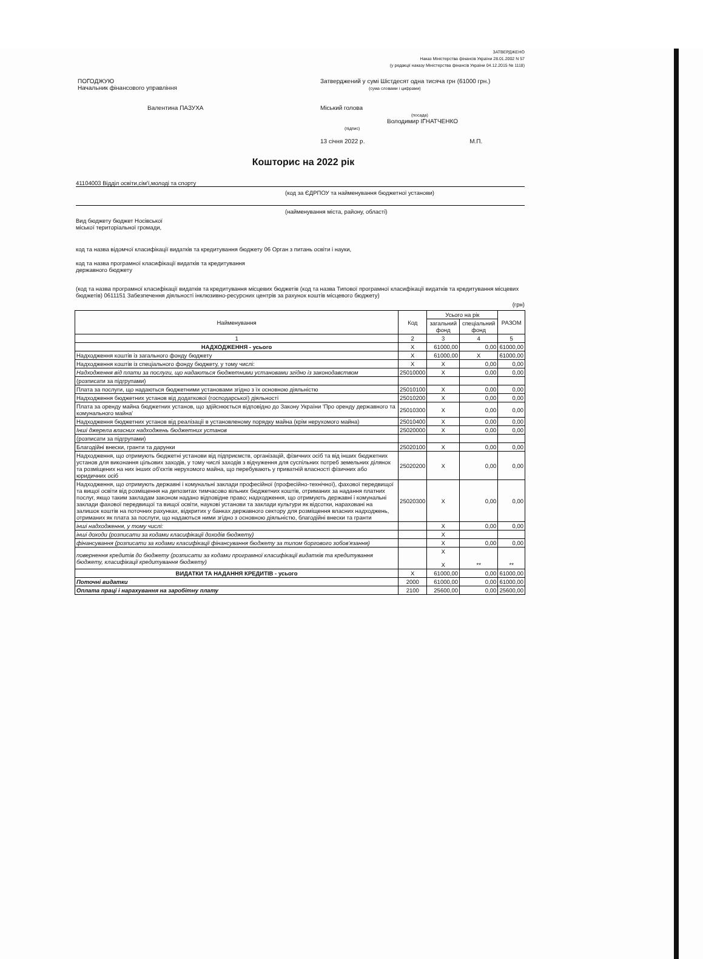ЗАТВЕРДЖЕНО
Наказ Міністерства фінансів України 28.01.2002 N 57
(у редакції наказу Міністерства фінансів України 04.12.2015 № 1118)
ПОГОДЖУЮ
Начальник фінансового управління
Валентина ПАЗУХА
Затверджений у сумі Шістдесят одна тисяча грн (61000 грн.)
(сума словами і цифрами)
Міський голова
(посада)
Володимир ІГНАТЧЕНКО
(підпис)
13 січня 2022 р. М.П.
Кошторис на 2022 рік
41104003 Відділ освіти,сім'ї,молоді та спорту
(код за ЄДРПОУ та найменування бюджетної установи)
(найменування міста, району, області)
Вид бюджету бюджет Носівської
міської територіальної громади,
код та назва відомчої класифікації видатків та кредитування бюджету 06 Орган з питань освіти і науки,
код та назва програмної класифікації видатків та кредитування
державного бюджету
(код та назва програмної класифікації видатків та кредитування місцевих бюджетів (код та назва Типової програмної класифікації видатків та кредитування місцевих бюджетів) 0611151 Забезпечення діяльності інклюзивно-ресурсних центрів за рахунок коштів місцевого бюджету)
(грн)
| Найменування | Код | Усього на рік | | РАЗОМ |
| --- | --- | --- | --- | --- |
| | | загальний фонд | спеціальний фонд | |
| 1 | 2 | 3 | 4 | 5 |
| НАДХОДЖЕННЯ - усього | Х | 61000,00 | 0,00 | 61000,00 |
| Надходження коштів із загального фонду бюджету | Х | 61000,00 | Х | 61000,00 |
| Надходження коштів із спеціального фонду бюджету, у тому числі: | Х | Х | 0,00 | 0,00 |
| Надходження від плати за послуги, що надаються бюджетними установами згідно із законодавством | 25010000 | Х | 0,00 | 0,00 |
| (розписати за підгрупами) | | | | |
| Плата за послуги, що надаються бюджетними установами згідно з їх основною діяльністю | 25010100 | Х | 0,00 | 0,00 |
| Надходження бюджетних установ від додаткової (господарської) діяльності | 25010200 | Х | 0,00 | 0,00 |
| Плата за оренду майна бюджетних установ, що здійснюється відповідно до Закону України 'Про оренду державного та комунального майна' | 25010300 | Х | 0,00 | 0,00 |
| Надходження бюджетних установ від реалізації в установленому порядку майна (крім нерухомого майна) | 25010400 | Х | 0,00 | 0,00 |
| Інші джерела власних надходжень бюджетних установ | 25020000 | Х | 0,00 | 0,00 |
| (розписати за підгрупами) | | | | |
| Благодійні внески, гранти та дарунки | 25020100 | Х | 0,00 | 0,00 |
| Надходження, що отримують бюджетні установи від підприємств, організацій, фізичних осіб та від інших бюджетних установ для виконання цільових заходів, у тому числі заходів з відчуження для суспільних потреб земельних ділянок та розміщених на них інших об'єктів нерухомого майна, що перебувають у приватній власності фізичних або юридичних осіб | 25020200 | Х | 0,00 | 0,00 |
| Надходження, що отримують державні і комунальні заклади професійної (професійно-технічної), фахової передвищої та вищої освіти від розміщення на депозитах тимчасово вільних бюджетних коштів, отриманих за надання платних послуг, якщо таким закладам законом надано відповідне право; надходження, що отримують державні і комунальні заклади фахової передвищої та вищої освіти, наукові установи та заклади культури як відсотки, нараховані на залишок коштів на поточних рахунках, відкритих у банках державного сектору для розміщення власних надходжень, отриманих як плата за послуги, що надаються ними згідно з основною діяльністю, благодійні внески та гранти | 25020300 | Х | 0,00 | 0,00 |
| інші надходження, у тому числі: | | Х | 0,00 | 0,00 |
| інші доходи (розписати за кодами класифікації доходів бюджету) | | Х | | |
| фінансування (розписати за кодами класифікації фінансування бюджету за типом боргового зобов'язання) | | Х | 0,00 | 0,00 |
| повернення кредитів до бюджету (розписати за кодами програмної класифікації видатків та кредитування бюджету, класифікації кредитування бюджету) | | Х Х | ** | ** |
| ВИДАТКИ ТА НАДАННЯ КРЕДИТІВ - усього | Х | 61000,00 | 0,00 | 61000,00 |
| Поточні видатки | 2000 | 61000,00 | 0,00 | 61000,00 |
| Оплата праці і нарахування на заробітну плату | 2100 | 25600,00 | 0,00 | 25600,00 |